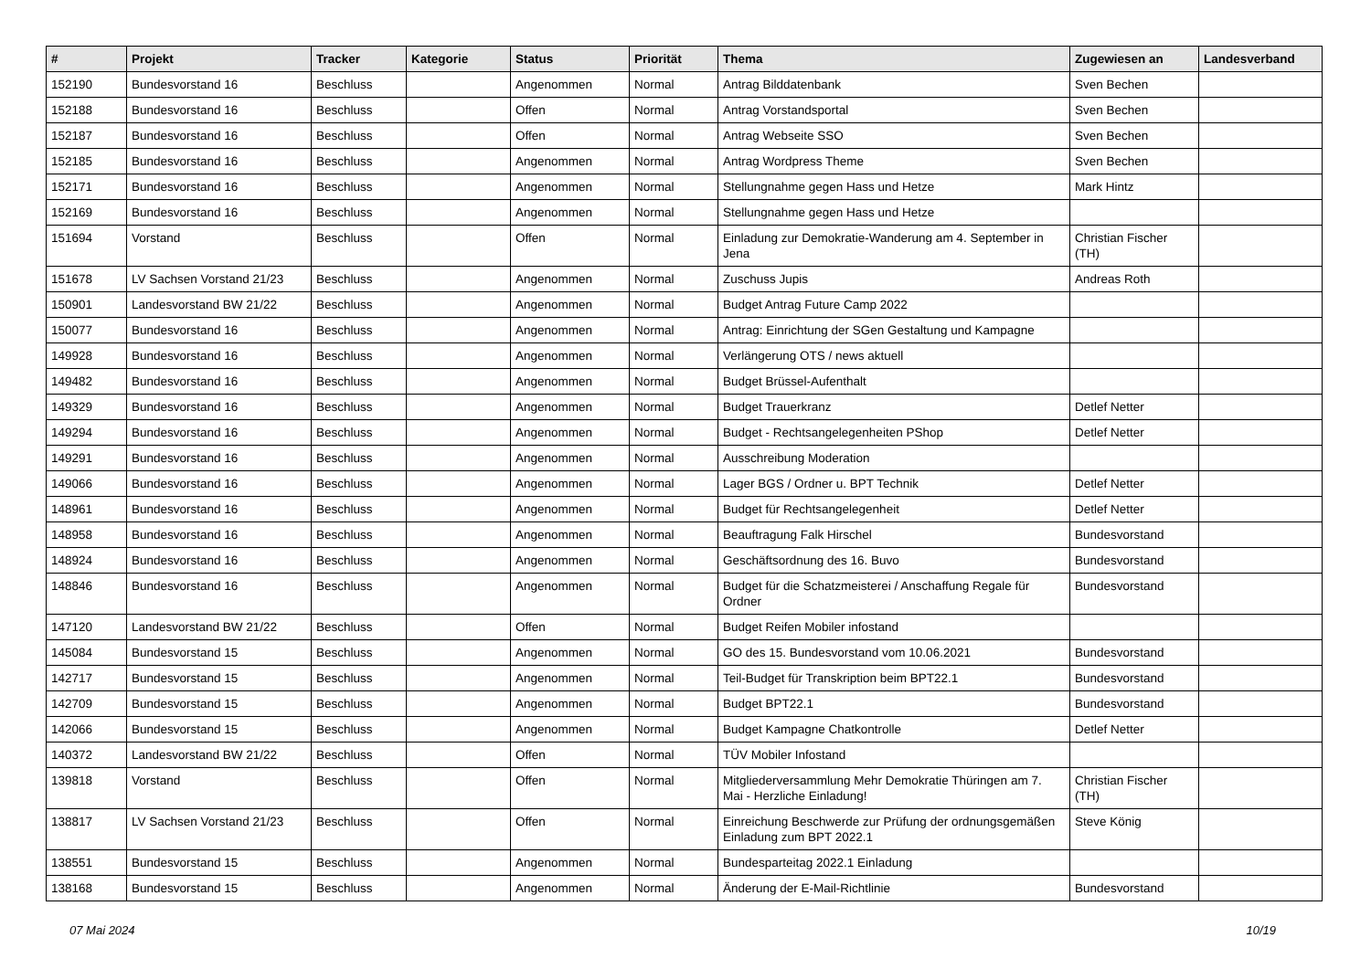| # | Projekt | Tracker | Kategorie | Status | Priorität | Thema | Zugewiesen an | Landesverband |
| --- | --- | --- | --- | --- | --- | --- | --- | --- |
| 152190 | Bundesvorstand 16 | Beschluss | | Angenommen | Normal | Antrag Bilddatenbank | Sven Bechen | |
| 152188 | Bundesvorstand 16 | Beschluss | | Offen | Normal | Antrag Vorstandsportal | Sven Bechen | |
| 152187 | Bundesvorstand 16 | Beschluss | | Offen | Normal | Antrag Webseite SSO | Sven Bechen | |
| 152185 | Bundesvorstand 16 | Beschluss | | Angenommen | Normal | Antrag Wordpress Theme | Sven Bechen | |
| 152171 | Bundesvorstand 16 | Beschluss | | Angenommen | Normal | Stellungnahme gegen Hass und Hetze | Mark Hintz | |
| 152169 | Bundesvorstand 16 | Beschluss | | Angenommen | Normal | Stellungnahme gegen Hass und Hetze | | |
| 151694 | Vorstand | Beschluss | | Offen | Normal | Einladung zur Demokratie-Wanderung am 4. September in Jena | Christian Fischer (TH) | |
| 151678 | LV Sachsen Vorstand 21/23 | Beschluss | | Angenommen | Normal | Zuschuss Jupis | Andreas Roth | |
| 150901 | Landesvorstand BW 21/22 | Beschluss | | Angenommen | Normal | Budget Antrag Future Camp 2022 | | |
| 150077 | Bundesvorstand 16 | Beschluss | | Angenommen | Normal | Antrag: Einrichtung der SGen Gestaltung und Kampagne | | |
| 149928 | Bundesvorstand 16 | Beschluss | | Angenommen | Normal | Verlängerung OTS / news aktuell | | |
| 149482 | Bundesvorstand 16 | Beschluss | | Angenommen | Normal | Budget Brüssel-Aufenthalt | | |
| 149329 | Bundesvorstand 16 | Beschluss | | Angenommen | Normal | Budget Trauerkranz | Detlef Netter | |
| 149294 | Bundesvorstand 16 | Beschluss | | Angenommen | Normal | Budget - Rechtsangelegenheiten PShop | Detlef Netter | |
| 149291 | Bundesvorstand 16 | Beschluss | | Angenommen | Normal | Ausschreibung Moderation | | |
| 149066 | Bundesvorstand 16 | Beschluss | | Angenommen | Normal | Lager BGS / Ordner u. BPT Technik | Detlef Netter | |
| 148961 | Bundesvorstand 16 | Beschluss | | Angenommen | Normal | Budget für Rechtsangelegenheit | Detlef Netter | |
| 148958 | Bundesvorstand 16 | Beschluss | | Angenommen | Normal | Beauftragung Falk Hirschel | Bundesvorstand | |
| 148924 | Bundesvorstand 16 | Beschluss | | Angenommen | Normal | Geschäftsordnung des 16. Buvo | Bundesvorstand | |
| 148846 | Bundesvorstand 16 | Beschluss | | Angenommen | Normal | Budget für die Schatzmeisterei / Anschaffung Regale für Ordner | Bundesvorstand | |
| 147120 | Landesvorstand BW 21/22 | Beschluss | | Offen | Normal | Budget Reifen Mobiler infostand | | |
| 145084 | Bundesvorstand 15 | Beschluss | | Angenommen | Normal | GO des 15. Bundesvorstand vom 10.06.2021 | Bundesvorstand | |
| 142717 | Bundesvorstand 15 | Beschluss | | Angenommen | Normal | Teil-Budget für Transkription beim BPT22.1 | Bundesvorstand | |
| 142709 | Bundesvorstand 15 | Beschluss | | Angenommen | Normal | Budget BPT22.1 | Bundesvorstand | |
| 142066 | Bundesvorstand 15 | Beschluss | | Angenommen | Normal | Budget Kampagne Chatkontrolle | Detlef Netter | |
| 140372 | Landesvorstand BW 21/22 | Beschluss | | Offen | Normal | TÜV Mobiler Infostand | | |
| 139818 | Vorstand | Beschluss | | Offen | Normal | Mitgliederversammlung Mehr Demokratie Thüringen am 7. Mai - Herzliche Einladung! | Christian Fischer (TH) | |
| 138817 | LV Sachsen Vorstand 21/23 | Beschluss | | Offen | Normal | Einreichung Beschwerde zur Prüfung der ordnungsgemäßen Einladung zum BPT 2022.1 | Steve König | |
| 138551 | Bundesvorstand 15 | Beschluss | | Angenommen | Normal | Bundesparteitag 2022.1 Einladung | | |
| 138168 | Bundesvorstand 15 | Beschluss | | Angenommen | Normal | Änderung der E-Mail-Richtlinie | Bundesvorstand | |
07 Mai 2024 10/19